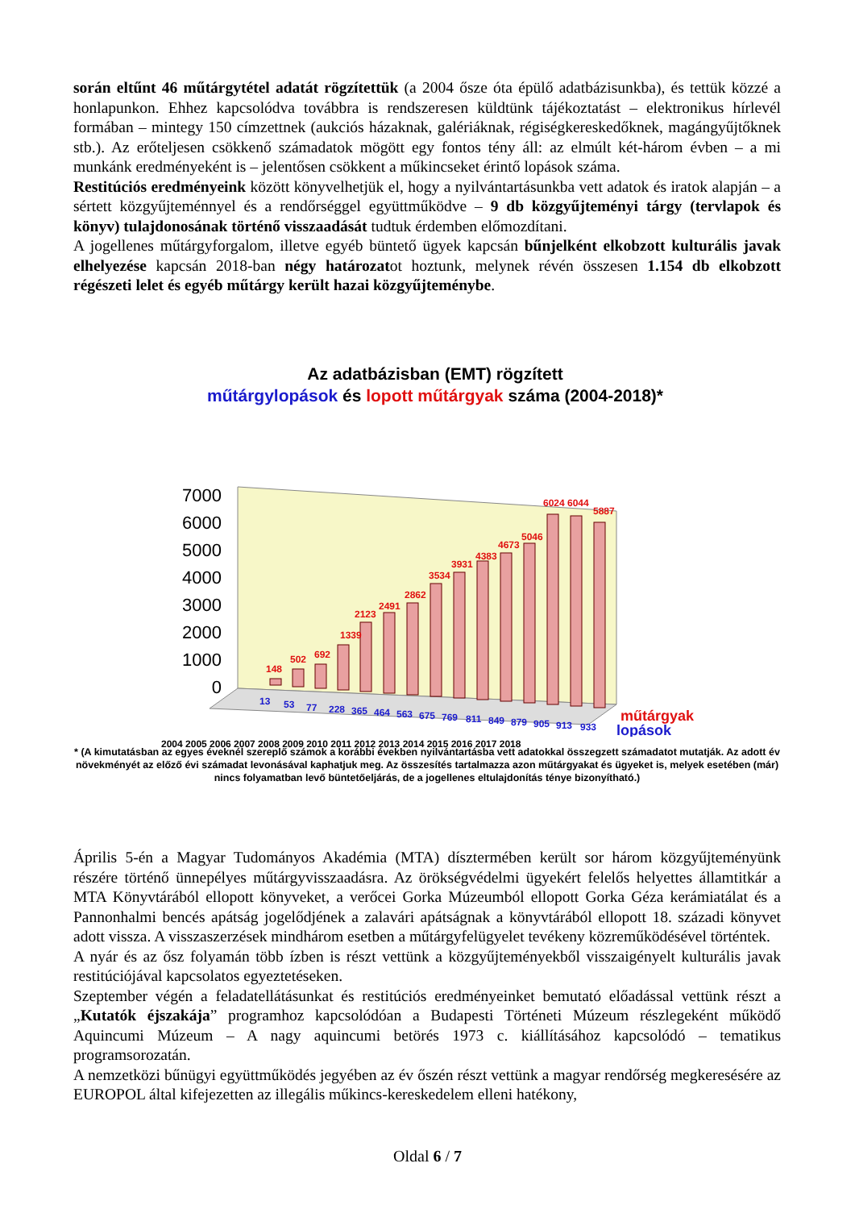során eltűnt 46 műtárgytétel adatát rögzítettük (a 2004 ősze óta épülő adatbázisunkba), és tettük közzé a honlapunkon. Ehhez kapcsolódva továbbra is rendszeresen küldtünk tájékoztatást – elektronikus hírlevél formában – mintegy 150 címzettnek (aukciós házaknak, galériáknak, régiségkereskedőknek, magángyűjtőknek stb.). Az erőteljesen csökkenő számadatok mögött egy fontos tény áll: az elmúlt két-három évben – a mi munkánk eredményeként is – jelentősen csökkent a műkincseket érintő lopások száma.
Restitúciós eredményeink között könyvelhetjük el, hogy a nyilvántartásunkba vett adatok és iratok alapján – a sértett közgyűjteménnyel és a rendőrséggel együttműködve – 9 db közgyűjteményi tárgy (tervlapok és könyv) tulajdonosának történő visszaadását tudtuk érdemben előmozdítani.
A jogellenes műtárgyforgalom, illetve egyéb büntető ügyek kapcsán bűnjelként elkobzott kulturális javak elhelyezése kapcsán 2018-ban négy határozatot hoztunk, melynek révén összesen 1.154 db elkobzott régészeti lelet és egyéb műtárgy került hazai közgyűjteménybe.
Az adatbázisban (EMT) rögzített
műtárgylopások és lopott műtárgyak száma (2004-2018)*
7000
6000
5000
4000
3000
2000
1000
0
148
502
692
1339
2123
2491
2862
3534
3931
4383
4673
5046
6024
6044
5887
13
53
77
228
365
464
563
675
769
811
849
879
905
913
933
műtárgyak
lopások
2004 2005 2006 2007 2008 2009 2010 2011 2012 2013 2014 2015 2016 2017 2018
* (A kimutatásban az egyes éveknél szereplő számok a korábbi években nyilvántartásba vett adatokkal összegzett számadatot mutatják. Az adott év növekményét az előző évi számadat levonásával kaphatjuk meg. Az összesítés tartalmazza azon műtárgyakat és ügyeket is, melyek esetében (már) nincs folyamatban levő büntetőeljárás, de a jogellenes eltulajdonítás ténye bizonyítható.)
Április 5-én a Magyar Tudományos Akadémia (MTA) dísztermében került sor három közgyűjteményünk részére történő ünnepélyes műtárgyvisszaadásra. Az örökségvédelmi ügyekért felelős helyettes államtitkár a MTA Könyvtárából ellopott könyveket, a verőcei Gorka Múzeumból ellopott Gorka Géza kerámiatálat és a Pannonhalmi bencés apátság jogelődjének a zalavári apátságnak a könyvtárából ellopott 18. századi könyvet adott vissza. A visszaszerzések mindhárom esetben a műtárgyfelügyelet tevékeny közreműködésével történtek.
A nyár és az ősz folyamán több ízben is részt vettünk a közgyűjteményekből visszaigényelt kulturális javak restitúciójával kapcsolatos egyeztetéseken.
Szeptember végén a feladatellátásunkat és restitúciós eredményeinket bemutató előadással vettünk részt a „Kutatók éjszakája” programhoz kapcsolódóan a Budapesti Történeti Múzeum részlegeként működő Aquincumi Múzeum – A nagy aquincumi betörés 1973 c. kiállításához kapcsolódó – tematikus programsorozatán.
A nemzetközi bűnügyi együttműködés jegyében az év őszén részt vettünk a magyar rendőrség megkeresésére az EUROPOL által kifejezetten az illegális műkincs-kereskedelem elleni hatékony,
Oldal 6 / 7